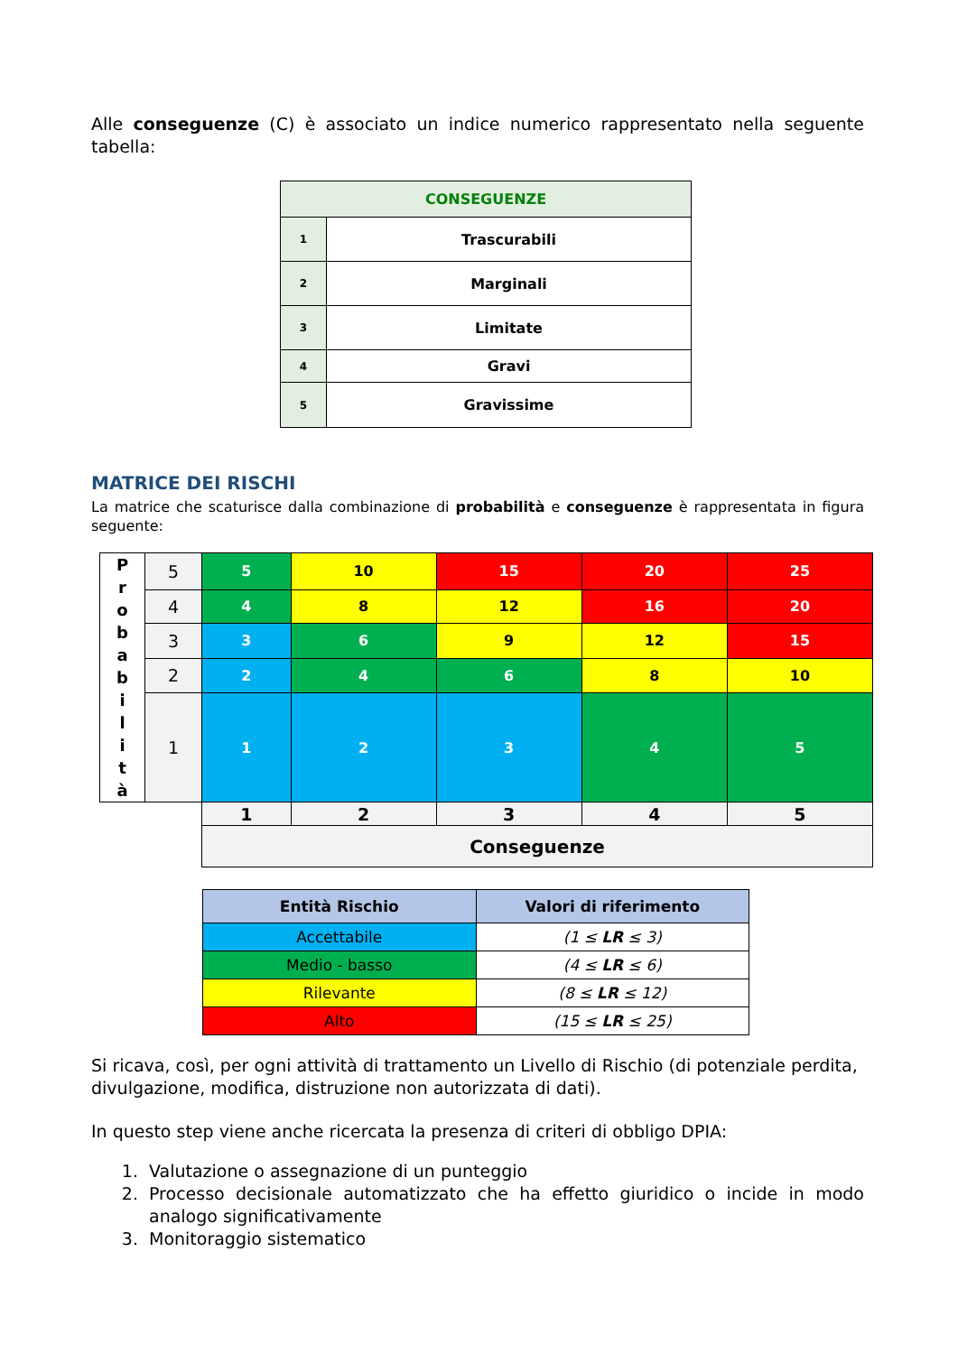Alle conseguenze (C) è associato un indice numerico rappresentato nella seguente tabella:
| CONSEGUENZE | |
| --- | --- |
| 1 | Trascurabili |
| 2 | Marginali |
| 3 | Limitate |
| 4 | Gravi |
| 5 | Gravissime |
MATRICE DEI RISCHI
La matrice che scaturisce dalla combinazione di probabilità e conseguenze è rappresentata in figura seguente:
| P r o b a b i l i t à | 5 | 5 | 10 | 15 | 20 | 25 |
| | 4 | 4 | 8 | 12 | 16 | 20 |
| | 3 | 3 | 6 | 9 | 12 | 15 |
| | 2 | 2 | 4 | 6 | 8 | 10 |
| | 1 | 1 | 2 | 3 | 4 | 5 |
| | | 1 | 2 | 3 | 4 | 5 |
| | | Conseguenze | | | | |
| Entità Rischio | Valori di riferimento |
| --- | --- |
| Accettabile | (1 ≤ LR ≤ 3) |
| Medio - basso | (4 ≤ LR ≤ 6) |
| Rilevante | (8 ≤ LR ≤ 12) |
| Alto | (15 ≤ LR ≤ 25) |
Si ricava, così, per ogni attività di trattamento un Livello di Rischio (di potenziale perdita, divulgazione, modifica, distruzione non autorizzata di dati).
In questo step viene anche ricercata la presenza di criteri di obbligo DPIA:
1. Valutazione o assegnazione di un punteggio
2. Processo decisionale automatizzato che ha effetto giuridico o incide in modo analogo significativamente
3. Monitoraggio sistematico